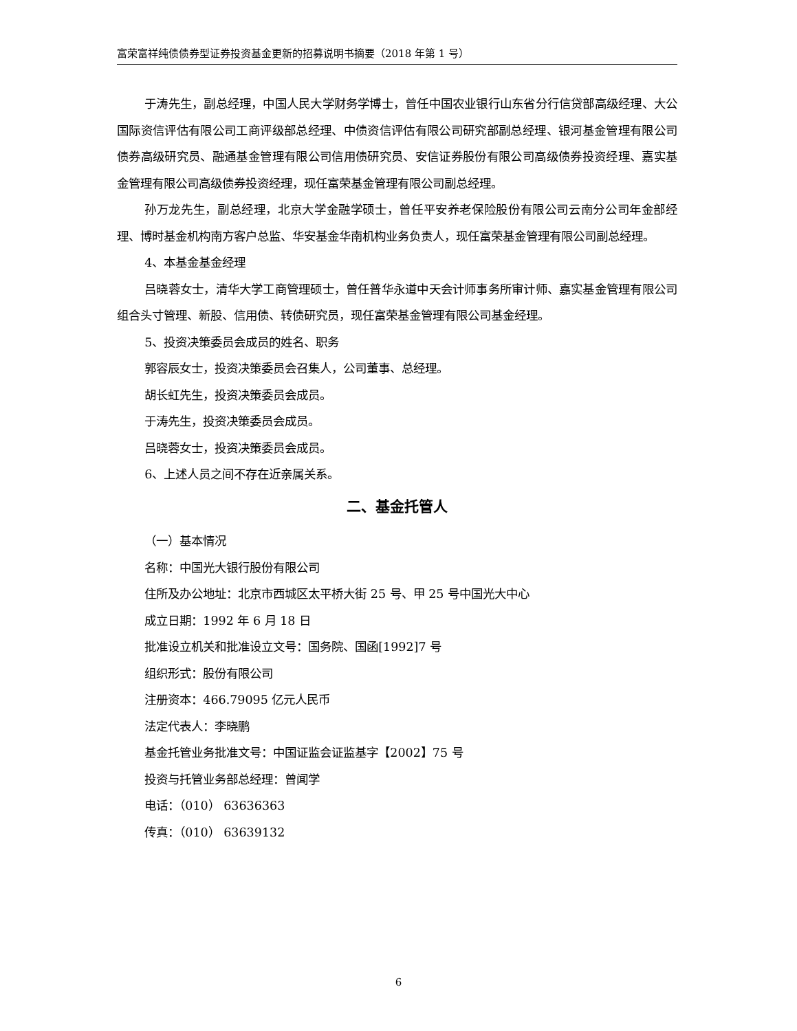富荣富祥纯债债券型证券投资基金更新的招募说明书摘要（2018 年第 1 号）
于涛先生，副总经理，中国人民大学财务学博士，曾任中国农业银行山东省分行信贷部高级经理、大公国际资信评估有限公司工商评级部总经理、中债资信评估有限公司研究部副总经理、银河基金管理有限公司债券高级研究员、融通基金管理有限公司信用债研究员、安信证券股份有限公司高级债券投资经理、嘉实基金管理有限公司高级债券投资经理，现任富荣基金管理有限公司副总经理。
孙万龙先生，副总经理，北京大学金融学硕士，曾任平安养老保险股份有限公司云南分公司年金部经理、博时基金机构南方客户总监、华安基金华南机构业务负责人，现任富荣基金管理有限公司副总经理。
4、本基金基金经理
吕晓蓉女士，清华大学工商管理硕士，曾任普华永道中天会计师事务所审计师、嘉实基金管理有限公司组合头寸管理、新股、信用债、转债研究员，现任富荣基金管理有限公司基金经理。
5、投资决策委员会成员的姓名、职务
郭容辰女士，投资决策委员会召集人，公司董事、总经理。
胡长虹先生，投资决策委员会成员。
于涛先生，投资决策委员会成员。
吕晓蓉女士，投资决策委员会成员。
6、上述人员之间不存在近亲属关系。
二、基金托管人
（一）基本情况
名称：中国光大银行股份有限公司
住所及办公地址：北京市西城区太平桥大街 25 号、甲 25 号中国光大中心
成立日期：1992 年 6 月 18 日
批准设立机关和批准设立文号：国务院、国函[1992]7 号
组织形式：股份有限公司
注册资本：466.79095 亿元人民币
法定代表人：李晓鹏
基金托管业务批准文号：中国证监会证监基字【2002】75 号
投资与托管业务部总经理：曾闻学
电话：（010） 63636363
传真：（010） 63639132
6